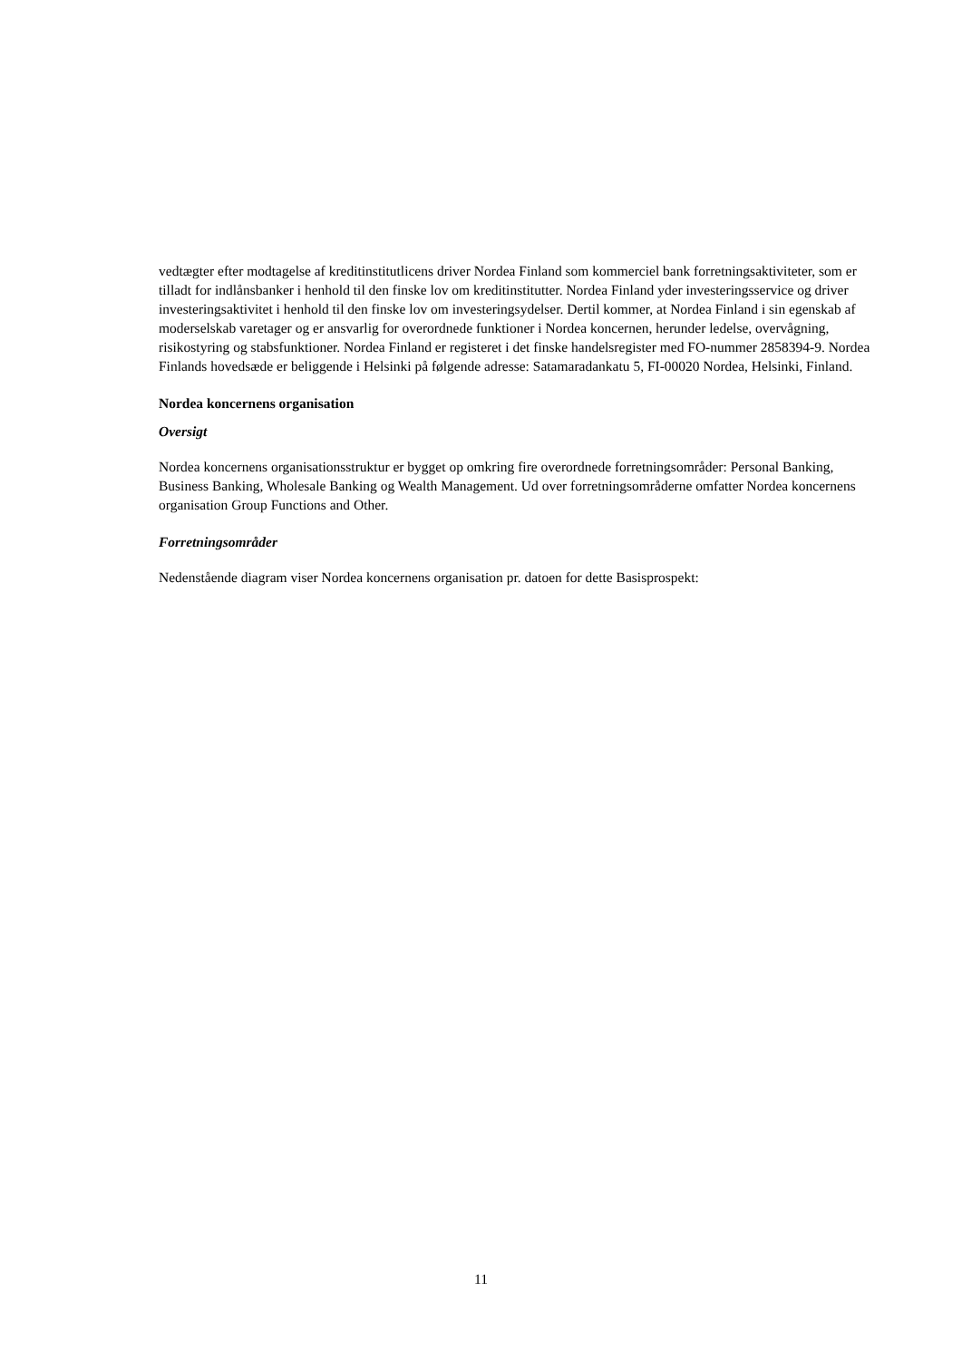vedtægter efter modtagelse af kreditinstitutlicens driver Nordea Finland som kommerciel bank forretningsaktiviteter, som er tilladt for indlånsbanker i henhold til den finske lov om kreditinstitutter. Nordea Finland yder investeringsservice og driver investeringsaktivitet i henhold til den finske lov om investeringsydelser. Dertil kommer, at Nordea Finland i sin egenskab af moderselskab varetager og er ansvarlig for overordnede funktioner i Nordea koncernen, herunder ledelse, overvågning, risikostyring og stabsfunktioner. Nordea Finland er registeret i det finske handelsregister med FO-nummer 2858394-9. Nordea Finlands hovedsæde er beliggende i Helsinki på følgende adresse: Satamaradankatu 5, FI-00020 Nordea, Helsinki, Finland.
Nordea koncernens organisation
Oversigt
Nordea koncernens organisationsstruktur er bygget op omkring fire overordnede forretningsområder: Personal Banking, Business Banking, Wholesale Banking og Wealth Management. Ud over forretningsområderne omfatter Nordea koncernens organisation Group Functions and Other.
Forretningsområder
Nedenstående diagram viser Nordea koncernens organisation pr. datoen for dette Basisprospekt:
11